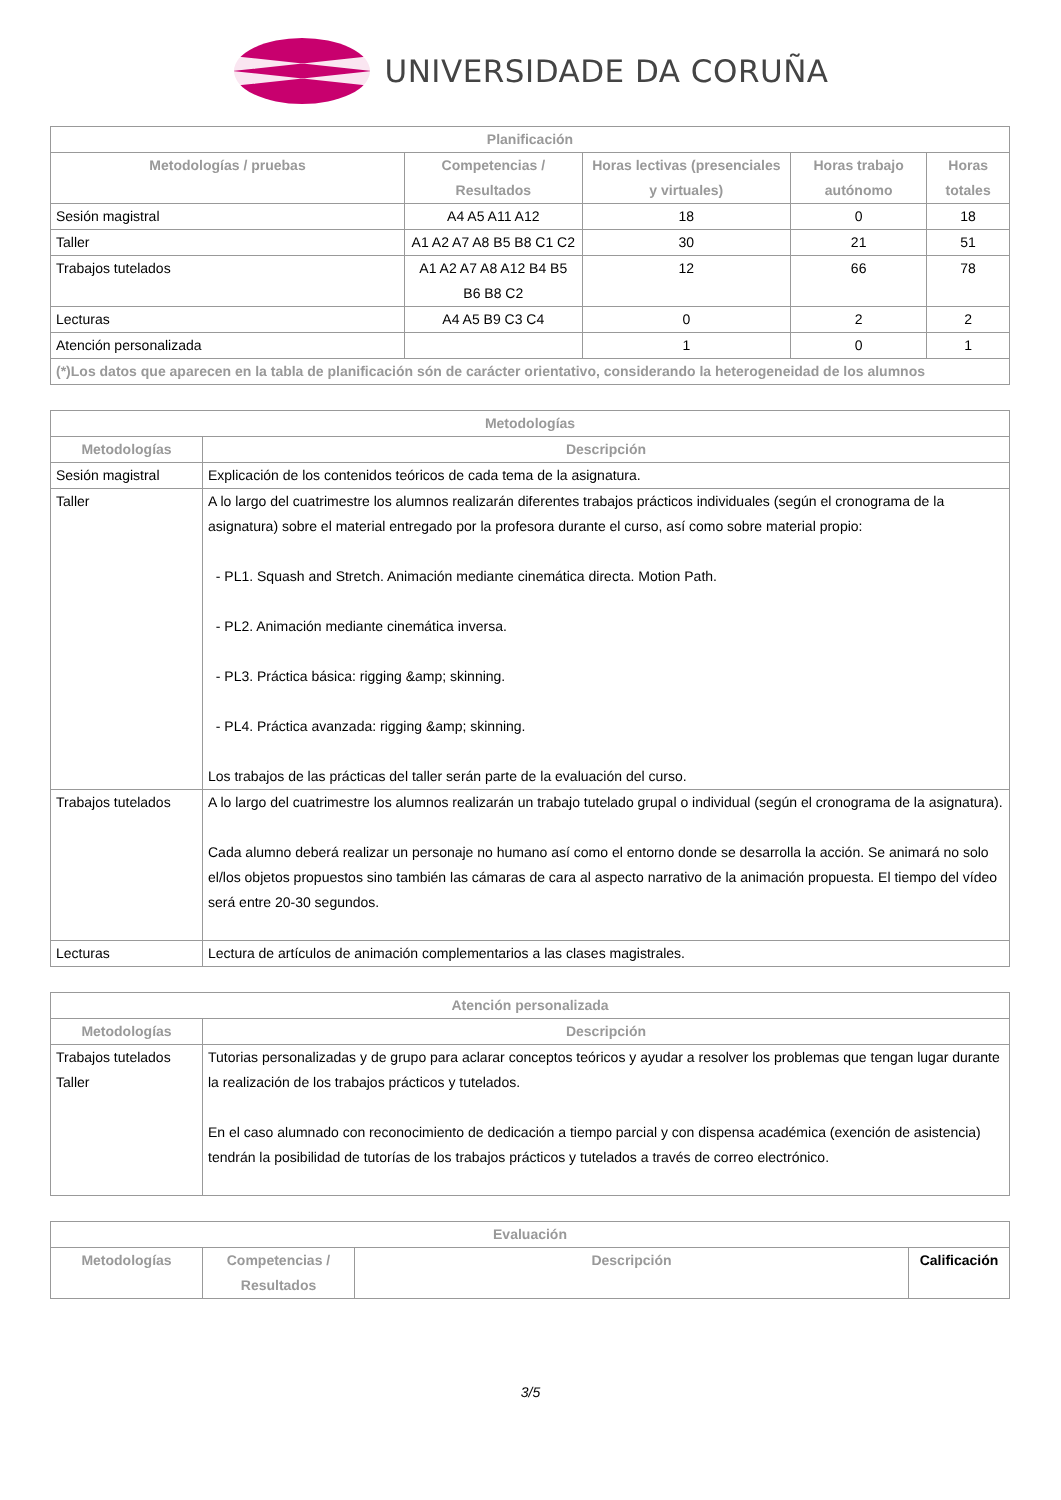UNIVERSIDADE DA CORUÑA
| Planificación | | | | |
| --- | --- | --- | --- | --- |
| Metodologías / pruebas | Competencias / Resultados | Horas lectivas (presenciales y virtuales) | Horas trabajo autónomo | Horas totales |
| Sesión magistral | A4 A5 A11 A12 | 18 | 0 | 18 |
| Taller | A1 A2 A7 A8 B5 B8 C1 C2 | 30 | 21 | 51 |
| Trabajos tutelados | A1 A2 A7 A8 A12 B4 B5 B6 B8 C2 | 12 | 66 | 78 |
| Lecturas | A4 A5 B9 C3 C4 | 0 | 2 | 2 |
| Atención personalizada | | 1 | 0 | 1 |
| (*)Los datos que aparecen en la tabla de planificación són de carácter orientativo, considerando la heterogeneidad de los alumnos | | | | |
| Metodologías | |
| --- | --- |
| Metodologías | Descripción |
| Sesión magistral | Explicación de los contenidos teóricos de cada tema de la asignatura. |
| Taller | A lo largo del cuatrimestre los alumnos realizarán diferentes trabajos prácticos individuales (según el cronograma de la asignatura) sobre el material entregado por la profesora durante el curso, así como sobre material propio: - PL1. Squash and Stretch. Animación mediante cinemática directa. Motion Path. - PL2. Animación mediante cinemática inversa. - PL3. Práctica básica: rigging &amp; skinning. - PL4. Práctica avanzada: rigging &amp; skinning. Los trabajos de las prácticas del taller serán parte de la evaluación del curso. |
| Trabajos tutelados | A lo largo del cuatrimestre los alumnos realizarán un trabajo tutelado grupal o individual (según el cronograma de la asignatura). Cada alumno deberá realizar un personaje no humano así como el entorno donde se desarrolla la acción. Se animará no solo el/los objetos propuestos sino también las cámaras de cara al aspecto narrativo de la animación propuesta. El tiempo del vídeo será entre 20-30 segundos. |
| Lecturas | Lectura de artículos de animación complementarios a las clases magistrales. |
| Atención personalizada | |
| --- | --- |
| Metodologías | Descripción |
| Trabajos tutelados Taller | Tutorias personalizadas y de grupo para aclarar conceptos teóricos y ayudar a resolver los problemas que tengan lugar durante la realización de los trabajos prácticos y tutelados. En el caso alumnado con reconocimiento de dedicación a tiempo parcial y con dispensa académica (exención de asistencia) tendrán la posibilidad de tutorías de los trabajos prácticos y tutelados a través de correo electrónico. |
| Evaluación | | | |
| --- | --- | --- | --- |
| Metodologías | Competencias / Resultados | Descripción | Calificación |
3/5